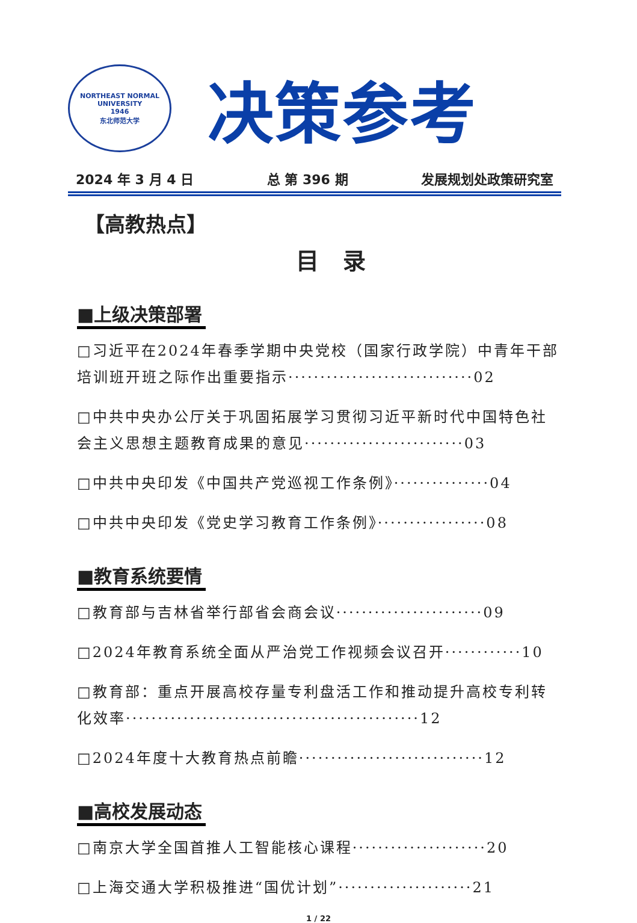NORTHEAST NORMAL UNIVERSITY
1946
东北师范大学
决策参考
2024 年 3 月 4 日 总 第 396 期 发展规划处政策研究室
【高教热点】
目录
■上级决策部署
□习近平在2024年春季学期中央党校（国家行政学院）中青年干部培训班开班之际作出重要指示·····························02
□中共中央办公厅关于巩固拓展学习贯彻习近平新时代中国特色社会主义思想主题教育成果的意见·························03
□中共中央印发《中国共产党巡视工作条例》···············04
□中共中央印发《党史学习教育工作条例》·················08
■教育系统要情
□教育部与吉林省举行部省会商会议·······················09
□2024年教育系统全面从严治党工作视频会议召开············10
□教育部：重点开展高校存量专利盘活工作和推动提升高校专利转化效率··············································12
□2024年度十大教育热点前瞻·····························12
■高校发展动态
□南京大学全国首推人工智能核心课程·····················20
□上海交通大学积极推进“国优计划”·····················21
1 / 22